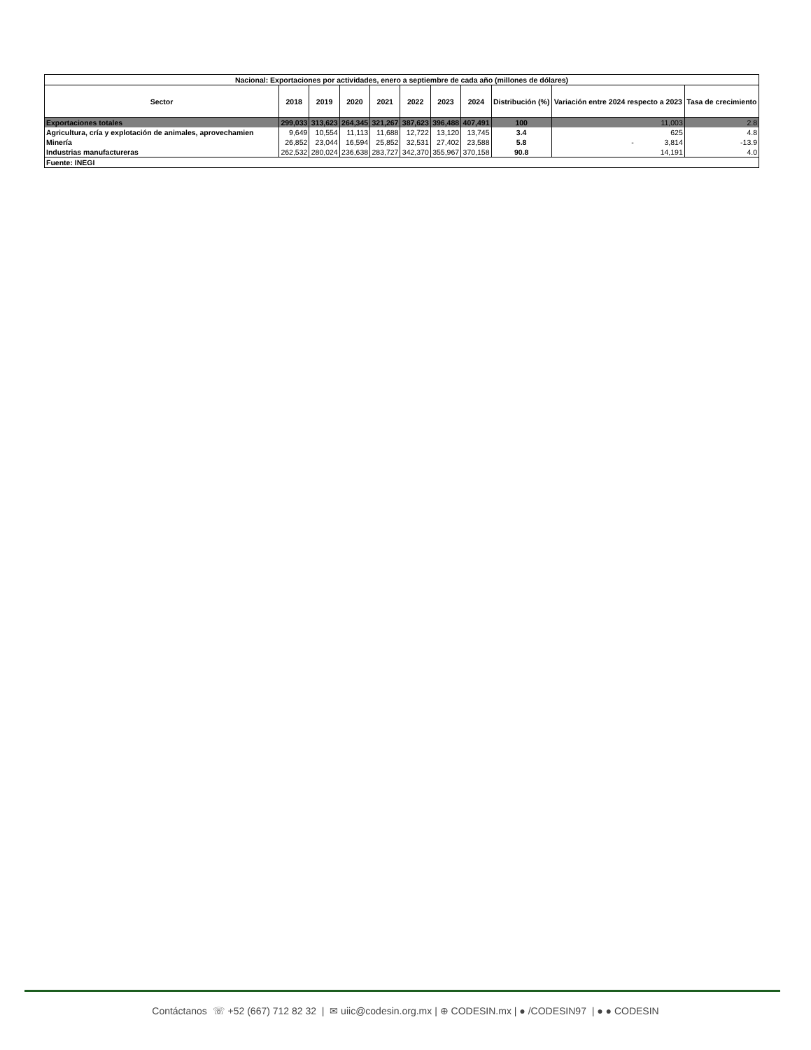| Nacional: Exportaciones por actividades, enero a septiembre de cada año (millones de dólares) | | | | | | | | | | |
| --- | --- | --- | --- | --- | --- | --- | --- | --- | --- | --- |
| Sector | 2018 | 2019 | 2020 | 2021 | 2022 | 2023 | 2024 | Distribución (%) | Variación entre 2024 respecto a 2023 | Tasa de crecimiento |
| Exportaciones totales | 299,033 | 313,623 | 264,345 | 321,267 | 387,623 | 396,488 | 407,491 | 100 | 11,003 | 2.8 |
| Agricultura, cría y explotación de animales, aprovechamien | 9,649 | 10,554 | 11,113 | 11,688 | 12,722 | 13,120 | 13,745 | 3.4 | 625 | 4.8 |
| Minería | 26,852 | 23,044 | 16,594 | 25,852 | 32,531 | 27,402 | 23,588 | 5.8 | - 3,814 | -13.9 |
| Industrias manufactureras | 262,532 | 280,024 | 236,638 | 283,727 | 342,370 | 355,967 | 370,158 | 90.8 | 14,191 | 4.0 |
| Fuente: INEGI | | | | | | | | | | |
Contáctanos ☏ +52 (667) 712 82 32 | ✉ uiic@codesin.org.mx | ⊕ CODESIN.mx | ● /CODESIN97 | ● ● CODESIN